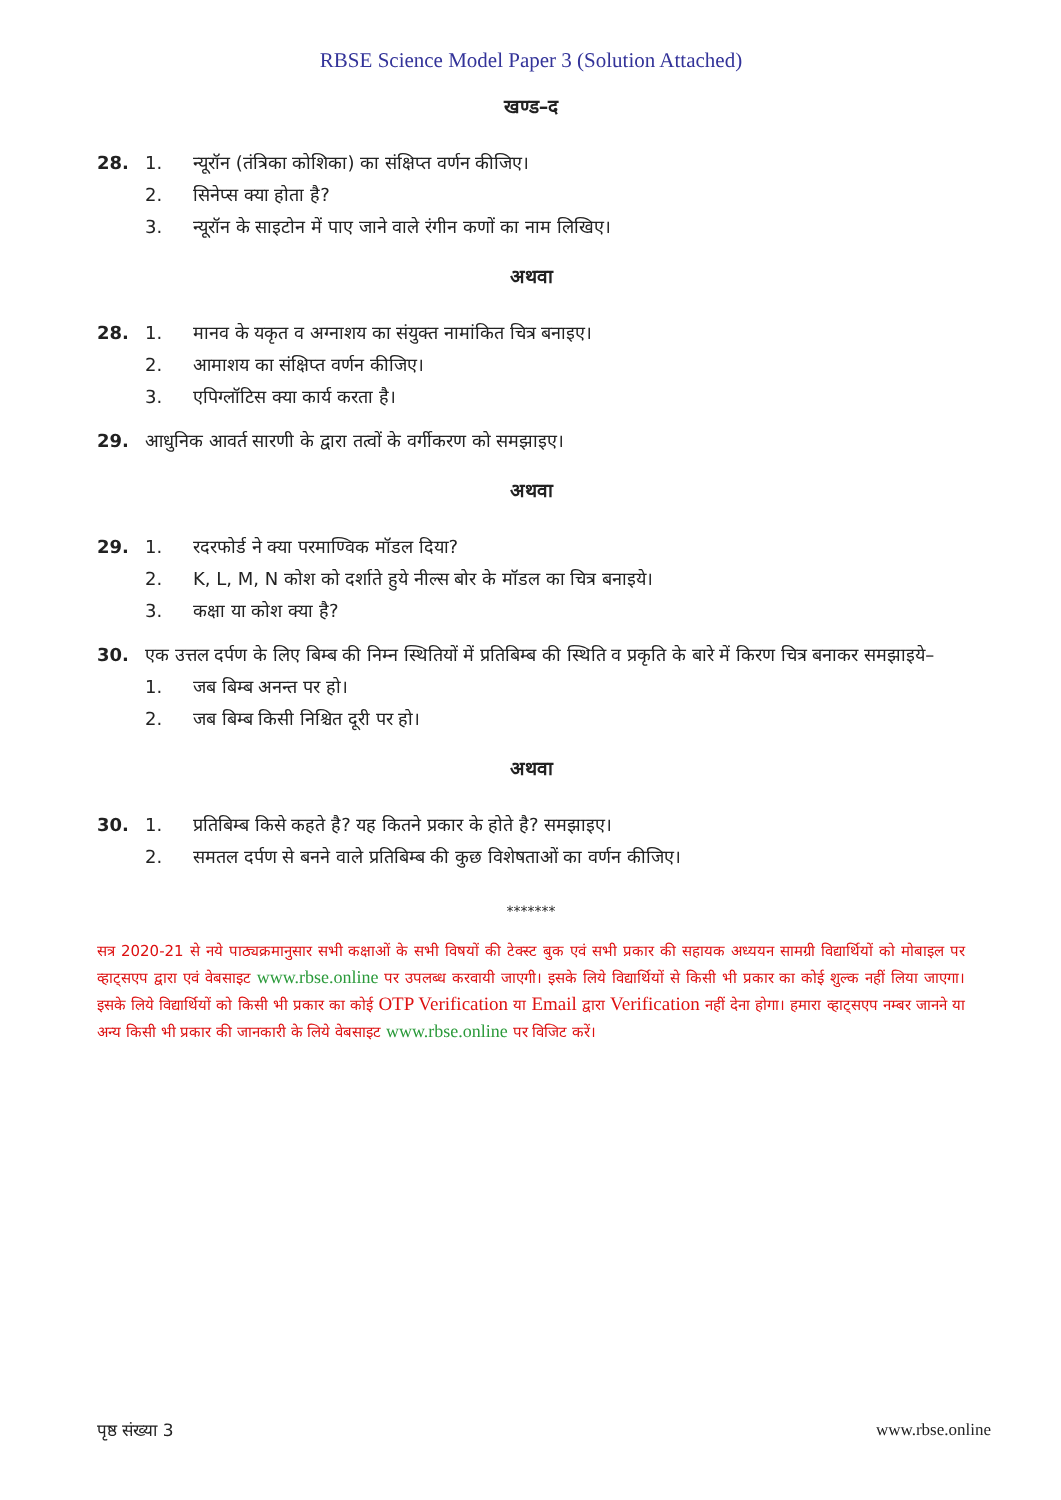RBSE Science Model Paper 3 (Solution Attached)
खण्ड–द
28. 1. न्यूरॉन (तंत्रिका कोशिका) का संक्षिप्त वर्णन कीजिए।
2. सिनेप्स क्या होता है?
3. न्यूरॉन के साइटोन में पाए जाने वाले रंगीन कणों का नाम लिखिए।
अथवा
28. 1. मानव के यकृत व अग्नाशय का संयुक्त नामांकित चित्र बनाइए।
2. आमाशय का संक्षिप्त वर्णन कीजिए।
3. एपिग्लॉटिस क्या कार्य करता है।
29. आधुनिक आवर्त सारणी के द्वारा तत्वों के वर्गीकरण को समझाइए।
अथवा
29. 1. रदरफोर्ड ने क्या परमाण्विक मॉडल दिया?
2. K, L, M, N कोश को दर्शाते हुये नील्स बोर के मॉडल का चित्र बनाइये।
3. कक्षा या कोश क्या है?
30. एक उत्तल दर्पण के लिए बिम्ब की निम्न स्थितियों में प्रतिबिम्ब की स्थिति व प्रकृति के बारे में किरण चित्र बनाकर समझाइये–
1. जब बिम्ब अनन्त पर हो।
2. जब बिम्ब किसी निश्चित दूरी पर हो।
अथवा
30. 1. प्रतिबिम्ब किसे कहते है? यह कितने प्रकार के होते है? समझाइए।
2. समतल दर्पण से बनने वाले प्रतिबिम्ब की कुछ विशेषताओं का वर्णन कीजिए।
*******
सत्र 2020-21 से नये पाठ्यक्रमानुसार सभी कक्षाओं के सभी विषयों की टेक्स्ट बुक एवं सभी प्रकार की सहायक अध्ययन सामग्री विद्यार्थियों को मोबाइल पर व्हाट्सएप द्वारा एवं वेबसाइट www.rbse.online पर उपलब्ध करवायी जाएगी। इसके लिये विद्यार्थियों से किसी भी प्रकार का कोई शुल्क नहीं लिया जाएगा। इसके लिये विद्यार्थियों को किसी भी प्रकार का कोई OTP Verification या Email द्वारा Verification नहीं देना होगा। हमारा व्हाट्सएप नम्बर जानने या अन्य किसी भी प्रकार की जानकारी के लिये वेबसाइट www.rbse.online पर विजिट करें।
पृष्ठ संख्या 3 www.rbse.online